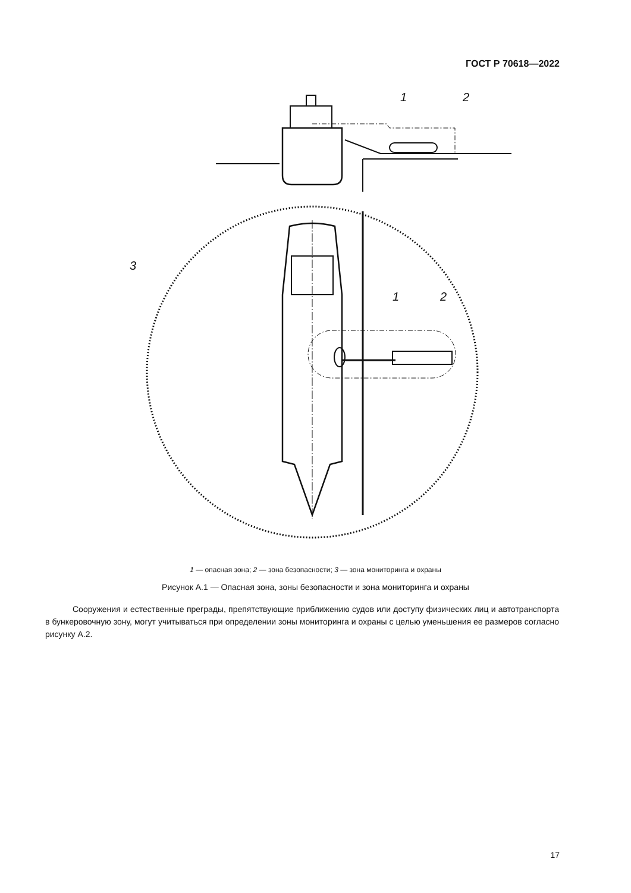ГОСТ Р 70618—2022
1
2
3
1
2
1 — опасная зона; 2 — зона безопасности; 3 — зона мониторинга и охраны
Рисунок А.1 — Опасная зона, зоны безопасности и зона мониторинга и охраны
Сооружения и естественные преграды, препятствующие приближению судов или доступу физических лиц и автотранспорта в бункеровочную зону, могут учитываться при определении зоны мониторинга и охраны с целью уменьшения ее размеров согласно рисунку А.2.
17